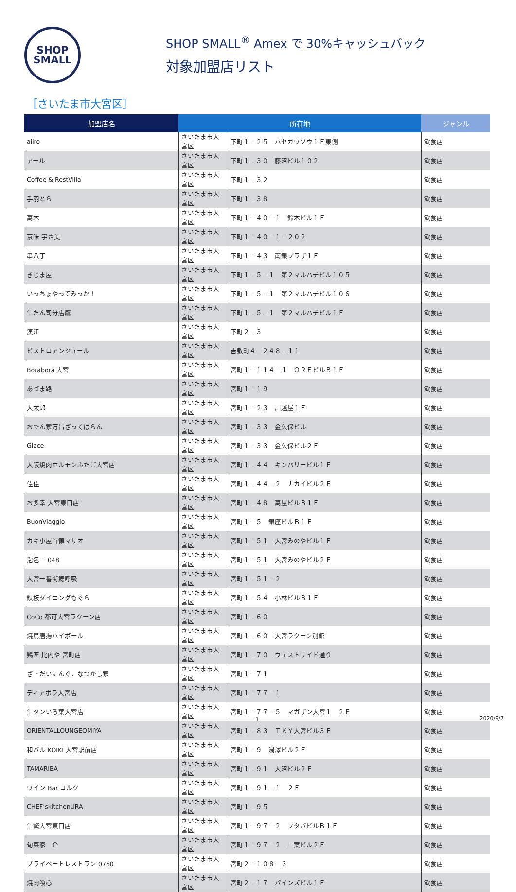SHOP
SMALL
SHOP SMALL<sup>®</sup> Amex で 30%キャッシュバック
対象加盟店リスト
［さいたま市大宮区］
| 加盟店名 | 所在地 | | ジャンル |
| --- | --- | --- | --- |
| aiiro | さいたま市大宮区 | 下町１－２５ ハセガワソウ１Ｆ東側 | 飲食店 |
| アール | さいたま市大宮区 | 下町１－３０ 藤沼ビル１０２ | 飲食店 |
| Coffee & RestVilla | さいたま市大宮区 | 下町１－３２ | 飲食店 |
| 手羽とら | さいたま市大宮区 | 下町１－３８ | 飲食店 |
| 萬木 | さいたま市大宮区 | 下町１－４０－１ 鈴木ビル１Ｆ | 飲食店 |
| 京味 宇さ美 | さいたま市大宮区 | 下町１－４０－１－２０２ | 飲食店 |
| 串八丁 | さいたま市大宮区 | 下町１－４３ 南銀プラザ１Ｆ | 飲食店 |
| きじま屋 | さいたま市大宮区 | 下町１－５－１ 第２マルハチビル１０５ | 飲食店 |
| いっちょやってみっか！ | さいたま市大宮区 | 下町１－５－１ 第２マルハチビル１０６ | 飲食店 |
| 牛たん司分店鷹 | さいたま市大宮区 | 下町１－５－１ 第２マルハチビル１Ｆ | 飲食店 |
| 漢江 | さいたま市大宮区 | 下町２－３ | 飲食店 |
| ビストロアンジュール | さいたま市大宮区 | 吉敷町４－２４８－１１ | 飲食店 |
| Borabora 大宮 | さいたま市大宮区 | 宮町１－１１４－１ ＯＲＥビルＢ１Ｆ | 飲食店 |
| あづま路 | さいたま市大宮区 | 宮町１－１９ | 飲食店 |
| 大太郎 | さいたま市大宮区 | 宮町１－２３ 川越屋１Ｆ | 飲食店 |
| おでん家万昌ざっくばらん | さいたま市大宮区 | 宮町１－３３ 金久保ビル | 飲食店 |
| Glace | さいたま市大宮区 | 宮町１－３３ 金久保ビル２Ｆ | 飲食店 |
| 大阪焼肉ホルモンふたご大宮店 | さいたま市大宮区 | 宮町１－４４ キンパリービル１Ｆ | 飲食店 |
| 佳佳 | さいたま市大宮区 | 宮町１－４４－２ ナカイビル２Ｆ | 飲食店 |
| お多幸 大宮東口店 | さいたま市大宮区 | 宮町１－４８ 萬屋ビルＢ１Ｆ | 飲食店 |
| BuonViaggio | さいたま市大宮区 | 宮町１－５ 銀座ビルＢ１Ｆ | 飲食店 |
| カキ小屋首領マサオ | さいたま市大宮区 | 宮町１－５１ 大宮みのやビル１Ｆ | 飲食店 |
| 泡包－ 048 | さいたま市大宮区 | 宮町１－５１ 大宮みのやビル２Ｆ | 飲食店 |
| 大宮一番街鰓呼吸 | さいたま市大宮区 | 宮町１－５１－２ | 飲食店 |
| 鉄板ダイニングもぐら | さいたま市大宮区 | 宮町１－５４ 小林ビルＢ１Ｆ | 飲食店 |
| CoCo 都可大宮ラクーン店 | さいたま市大宮区 | 宮町１－６０ | 飲食店 |
| 焼鳥唐揚ハイボール | さいたま市大宮区 | 宮町１－６０ 大宮ラクーン別館 | 飲食店 |
| 鶏匠 比内や 宮町店 | さいたま市大宮区 | 宮町１－７０ ウェストサイド通り | 飲食店 |
| ざ・だいにんぐ．なつかし家 | さいたま市大宮区 | 宮町１－７１ | 飲食店 |
| ディアボラ大宮店 | さいたま市大宮区 | 宮町１－７７－１ | 飲食店 |
| 牛タンいろ葉大宮店 | さいたま市大宮区 | 宮町１－７７－５ マガザン大宮１ ２Ｆ | 飲食店 |
| ORIENTALLOUNGEOMIYA | さいたま市大宮区 | 宮町１－８３ ＴＫＹ大宮ビル３Ｆ | 飲食店 |
| 和バル KOIKI 大宮駅前店 | さいたま市大宮区 | 宮町１－９ 湯澤ビル２Ｆ | 飲食店 |
| TAMARIBA | さいたま市大宮区 | 宮町１－９１ 大沼ビル２Ｆ | 飲食店 |
| ワイン Bar コルク | さいたま市大宮区 | 宮町１－９１－１ ２Ｆ | 飲食店 |
| CHEF’skitchenURA | さいたま市大宮区 | 宮町１－９５ | 飲食店 |
| 牛繁大宮東口店 | さいたま市大宮区 | 宮町１－９７－２ フタバビルＢ１Ｆ | 飲食店 |
| 旬菜家 介 | さいたま市大宮区 | 宮町１－９７－２ 二葉ビル２Ｆ | 飲食店 |
| プライベートレストラン 0760 | さいたま市大宮区 | 宮町２－１０８－３ | 飲食店 |
| 焼肉喰心 | さいたま市大宮区 | 宮町２－１７ パインズビル１Ｆ | 飲食店 |
1 2020/9/7